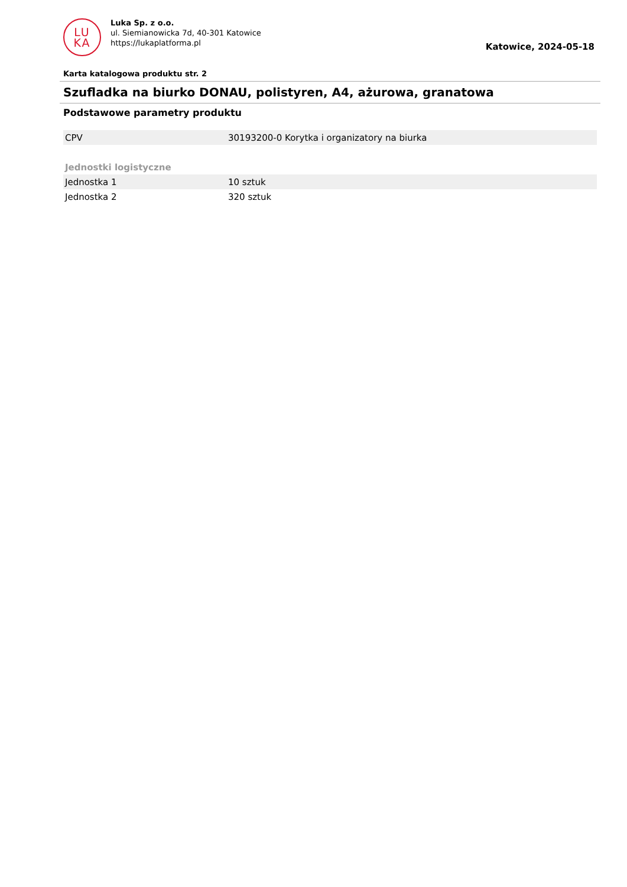LU
KA
Luka Sp. z o.o.
ul. Siemianowicka 7d, 40-301 Katowice
https://lukaplatforma.pl
Katowice, 2024-05-18
Karta katalogowa produktu str. 2
Szufladka na biurko DONAU, polistyren, A4, ażurowa, granatowa
Podstawowe parametry produktu
| CPV | 30193200-0 Korytka i organizatory na biurka |
| Jednostki logistyczne | |
| Jednostka 1 | 10 sztuk |
| Jednostka 2 | 320 sztuk |